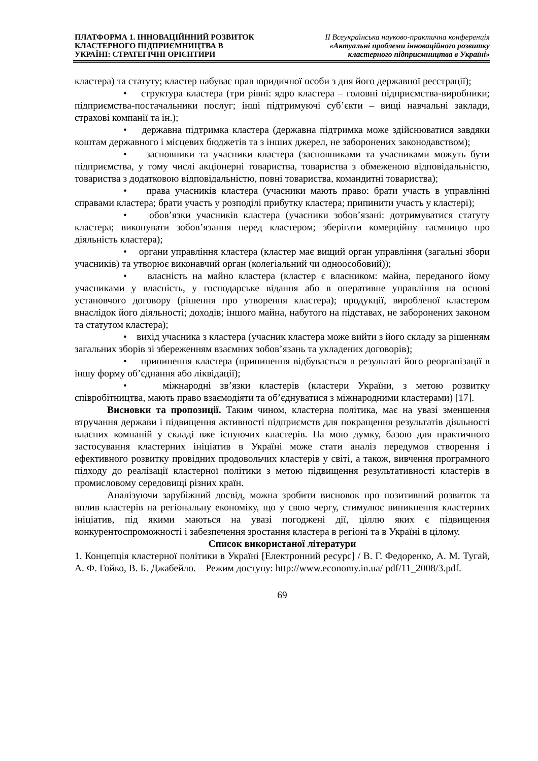ПЛАТФОРМА 1. ІННОВАЦІЙННИЙ РОЗВИТОК
КЛАСТЕРНОГО ПІДПРИЄМНИЦТВА В
УКРАЇНІ: СТРАТЕГІЧНІ ОРІЄНТИРИ
ІІ Всеукраїнська науково-практична конференція
«Актуальні проблеми інноваційного розвитку
кластерного підприємництва в Україні»
кластера) та статуту; кластер набуває прав юридичної особи з дня його державної реєстрації);
• структура кластера (три рівні: ядро кластера – головні підприємства-виробники; підприємства-постачальники послуг; інші підтримуючі суб’єкти – вищі навчальні заклади, страхові компанії та ін.);
• державна підтримка кластера (державна підтримка може здійснюватися завдяки коштам державного і місцевих бюджетів та з інших джерел, не заборонених законодавством);
• засновники та учасники кластера (засновниками та учасниками можуть бути підприємства, у тому числі акціонерні товариства, товариства з обмеженою відповідальністю, товариства з додатковою відповідальністю, повні товариства, командитні товариства);
• права учасників кластера (учасники мають право: брати участь в управлінні справами кластера; брати участь у розподілі прибутку кластера; припинити участь у кластері);
• обов’язки учасників кластера (учасники зобов’язані: дотримуватися статуту кластера; виконувати зобов’язання перед кластером; зберігати комерційну таємницю про діяльність кластера);
• органи управління кластера (кластер має вищий орган управління (загальні збори учасників) та утворює виконавчий орган (колегіальний чи одноособовий));
• власність на майно кластера (кластер є власником: майна, переданого йому учасниками у власність, у господарське відання або в оперативне управління на основі установчого договору (рішення про утворення кластера); продукції, виробленої кластером внаслідок його діяльності; доходів; іншого майна, набутого на підставах, не заборонених законом та статутом кластера);
• вихід учасника з кластера (учасник кластера може вийти з його складу за рішенням загальних зборів зі збереженням взаємних зобов’язань та укладених договорів);
• припинення кластера (припинення відбувається в результаті його реорганізації в іншу форму об’єднання або ліквідації);
• міжнародні зв’язки кластерів (кластери України, з метою розвитку співробітництва, мають право взаємодіяти та об’єднуватися з міжнародними кластерами) [17].
Висновки та пропозиції. Таким чином, кластерна політика, має на увазі зменшення втручання держави і підвищення активності підприємств для покращення результатів діяльності власних компаній у складі вже існуючих кластерів. На мою думку, базою для практичного застосування кластерних ініціатив в Україні може стати аналіз передумов створення і ефективного розвитку провідних продовольчих кластерів у світі, а також, вивчення програмного підходу до реалізації кластерної політики з метою підвищення результативності кластерів в промисловому середовищі різних країн.
Аналізуючи зарубіжний досвід, можна зробити висновок про позитивний розвиток та вплив кластерів на регіональну економіку, що у свою чергу, стимулює виникнення кластерних ініціатив, під якими маються на увазі погоджені дії, ціллю яких є підвищення конкурентоспроможності і забезпечення зростання кластера в регіоні та в Україні в цілому.
Список використаної літератури
1. Концепція кластерної політики в Україні [Електронний ресурс] / В. Г. Федоренко, А. М. Тугай, А. Ф. Гойко, В. Б. Джабейло. – Режим доступу: http://www.economy.in.ua/ pdf/11_2008/3.pdf.
69